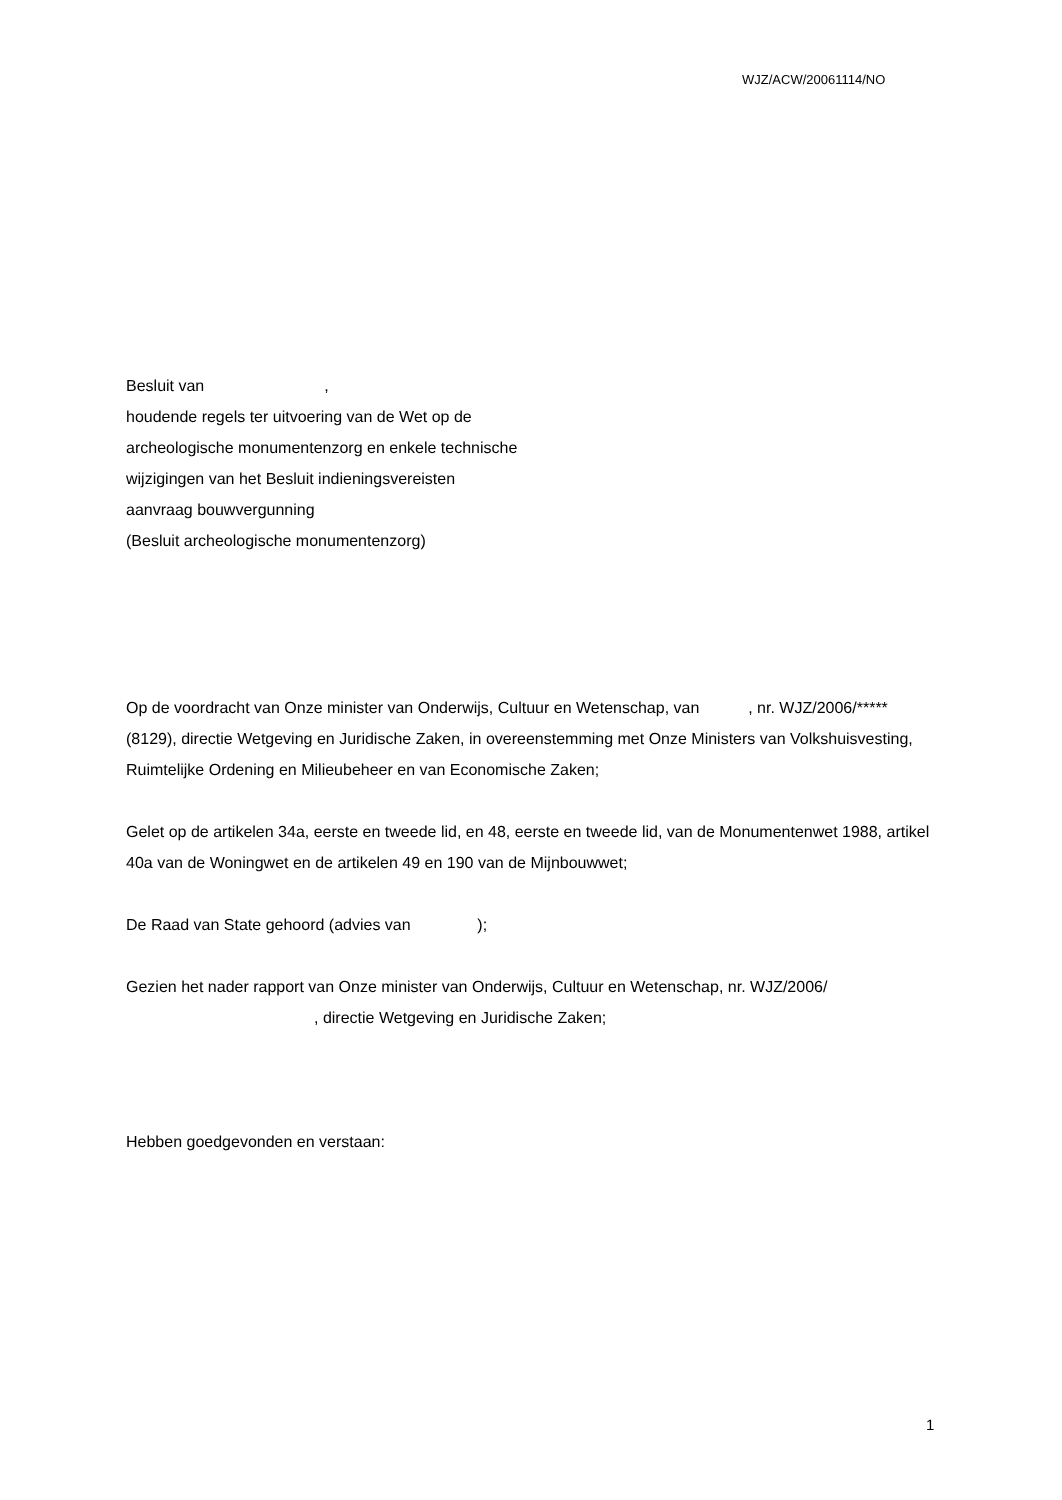WJZ/ACW/20061114/NO
Besluit van ,
houdende regels ter uitvoering van de Wet op de
archeologische monumentenzorg en enkele technische
wijzigingen van het Besluit indieningsvereisten
aanvraag bouwvergunning
(Besluit archeologische monumentenzorg)
Op de voordracht van Onze minister van Onderwijs, Cultuur en Wetenschap, van , nr. WJZ/2006/*****(8129), directie Wetgeving en Juridische Zaken, in overeenstemming met Onze Ministers van Volkshuisvesting, Ruimtelijke Ordening en Milieubeheer en van Economische Zaken;
Gelet op de artikelen 34a, eerste en tweede lid, en 48, eerste en tweede lid, van de Monumentenwet 1988, artikel 40a van de Woningwet en de artikelen 49 en 190 van de Mijnbouwwet;
De Raad van State gehoord (advies van );
Gezien het nader rapport van Onze minister van Onderwijs, Cultuur en Wetenschap, nr. WJZ/2006/
, directie Wetgeving en Juridische Zaken;
Hebben goedgevonden en verstaan:
1